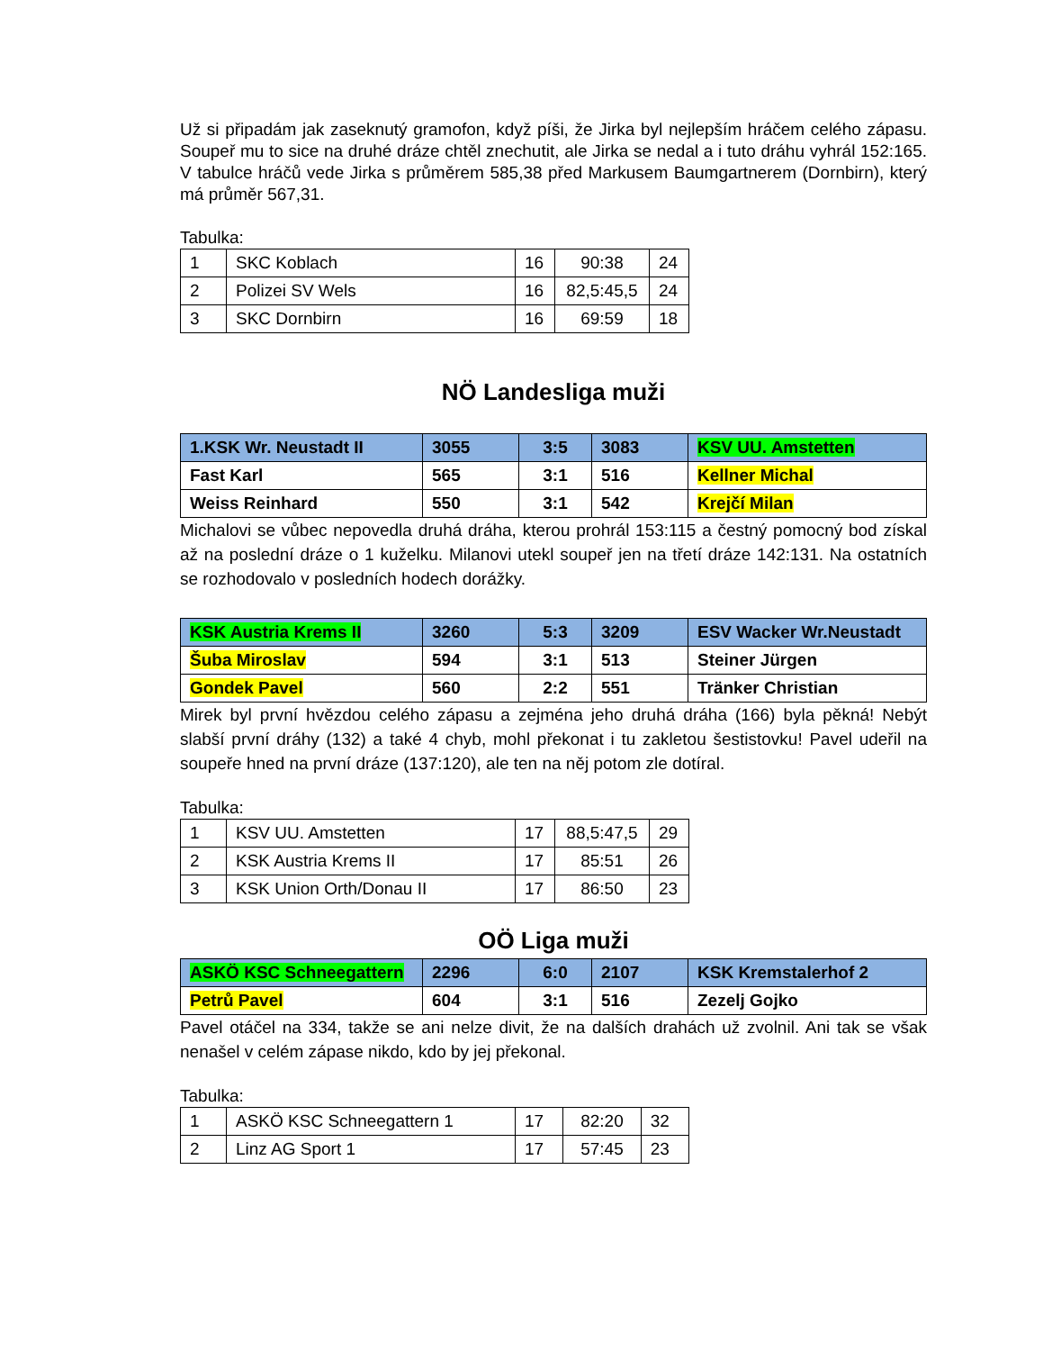Už si připadám jak zaseknutý gramofon, když píši, že Jirka byl nejlepším hráčem celého zápasu. Soupeř mu to sice na druhé dráze chtěl znechutit, ale Jirka se nedal a i tuto dráhu vyhrál 152:165. V tabulce hráčů vede Jirka s průměrem 585,38 před Markusem Baumgartnerem (Dornbirn), který má průměr 567,31.
Tabulka:
| 1 | SKC Koblach | 16 | 90:38 | 24 |
| 2 | Polizei SV Wels | 16 | 82,5:45,5 | 24 |
| 3 | SKC Dornbirn | 16 | 69:59 | 18 |
NÖ Landesliga muži
| 1.KSK Wr. Neustadt II | 3055 | 3:5 | 3083 | KSV UU. Amstetten |
| Fast Karl | 565 | 3:1 | 516 | Kellner Michal |
| Weiss Reinhard | 550 | 3:1 | 542 | Krejčí Milan |
Michalovi se vůbec nepovedla druhá dráha, kterou prohrál 153:115 a čestný pomocný bod získal až na poslední dráze o 1 kuželku. Milanovi utekl soupeř jen na třetí dráze 142:131. Na ostatních se rozhodovalo v posledních hodech dorážky.
| KSK Austria Krems II | 3260 | 5:3 | 3209 | ESV Wacker Wr.Neustadt |
| Šuba Miroslav | 594 | 3:1 | 513 | Steiner Jürgen |
| Gondek Pavel | 560 | 2:2 | 551 | Tränker Christian |
Mirek byl první hvězdou celého zápasu a zejména jeho druhá dráha (166) byla pěkná! Nebýt slabší první dráhy (132) a také 4 chyb, mohl překonat i tu zakletou šestistovku! Pavel udeřil na soupeře hned na první dráze (137:120), ale ten na něj potom zle dotíral.
Tabulka:
| 1 | KSV UU. Amstetten | 17 | 88,5:47,5 | 29 |
| 2 | KSK Austria Krems II | 17 | 85:51 | 26 |
| 3 | KSK Union Orth/Donau II | 17 | 86:50 | 23 |
OÖ Liga muži
| ASKÖ KSC Schneegattern | 2296 | 6:0 | 2107 | KSK Kremstalerhof 2 |
| Petrů Pavel | 604 | 3:1 | 516 | Zezelj Gojko |
Pavel otáčel na 334, takže se ani nelze divit, že na dalších drahách už zvolnil. Ani tak se však nenašel v celém zápase nikdo, kdo by jej překonal.
Tabulka:
| 1 | ASKÖ KSC Schneegattern 1 | 17 | 82:20 | 32 |
| 2 | Linz AG Sport 1 | 17 | 57:45 | 23 |